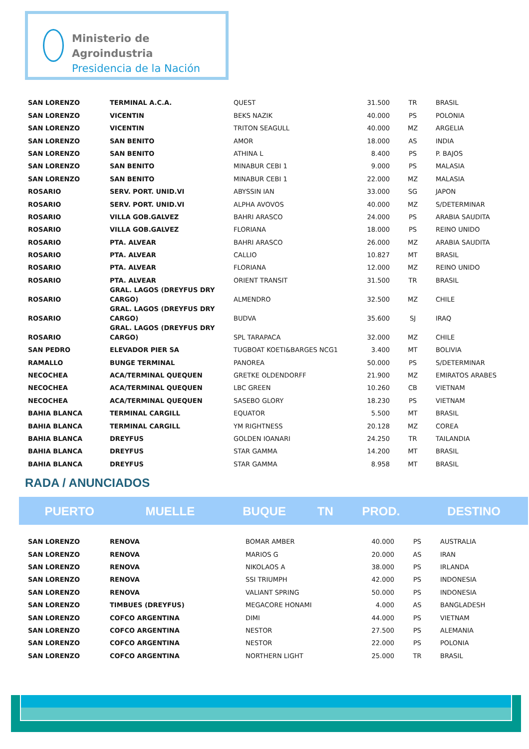Ministerio de Agroindustria
Presidencia de la Nación
| SAN LORENZO | TERMINAL A.C.A. | QUEST | 31.500 | TR | BRASIL |
| SAN LORENZO | VICENTIN | BEKS NAZIK | 40.000 | PS | POLONIA |
| SAN LORENZO | VICENTIN | TRITON SEAGULL | 40.000 | MZ | ARGELIA |
| SAN LORENZO | SAN BENITO | AMOR | 18.000 | AS | INDIA |
| SAN LORENZO | SAN BENITO | ATHINA L | 8.400 | PS | P. BAJOS |
| SAN LORENZO | SAN BENITO | MINABUR CEBI 1 | 9.000 | PS | MALASIA |
| SAN LORENZO | SAN BENITO | MINABUR CEBI 1 | 22.000 | MZ | MALASIA |
| ROSARIO | SERV. PORT. UNID.VI | ABYSSIN IAN | 33.000 | SG | JAPON |
| ROSARIO | SERV. PORT. UNID.VI | ALPHA AVOVOS | 40.000 | MZ | S/DETERMINAR |
| ROSARIO | VILLA GOB.GALVEZ | BAHRI ARASCO | 24.000 | PS | ARABIA SAUDITA |
| ROSARIO | VILLA GOB.GALVEZ | FLORIANA | 18.000 | PS | REINO UNIDO |
| ROSARIO | PTA. ALVEAR | BAHRI ARASCO | 26.000 | MZ | ARABIA SAUDITA |
| ROSARIO | PTA. ALVEAR | CALLIO | 10.827 | MT | BRASIL |
| ROSARIO | PTA. ALVEAR | FLORIANA | 12.000 | MZ | REINO UNIDO |
| ROSARIO | PTA. ALVEAR | ORIENT TRANSIT | 31.500 | TR | BRASIL |
| ROSARIO | GRAL. LAGOS (DREYFUS DRY CARGO) | ALMENDRO | 32.500 | MZ | CHILE |
| ROSARIO | GRAL. LAGOS (DREYFUS DRY CARGO) | BUDVA | 35.600 | SJ | IRAQ |
| ROSARIO | GRAL. LAGOS (DREYFUS DRY CARGO) | SPL TARAPACA | 32.000 | MZ | CHILE |
| SAN PEDRO | ELEVADOR PIER SA | TUGBOAT KOETI&BARGES NCG1 | 3.400 | MT | BOLIVIA |
| RAMALLO | BUNGE TERMINAL | PANOREA | 50.000 | PS | S/DETERMINAR |
| NECOCHEA | ACA/TERMINAL QUEQUEN | GRETKE OLDENDORFF | 21.900 | MZ | EMIRATOS ARABES |
| NECOCHEA | ACA/TERMINAL QUEQUEN | LBC GREEN | 10.260 | CB | VIETNAM |
| NECOCHEA | ACA/TERMINAL QUEQUEN | SASEBO GLORY | 18.230 | PS | VIETNAM |
| BAHIA BLANCA | TERMINAL CARGILL | EQUATOR | 5.500 | MT | BRASIL |
| BAHIA BLANCA | TERMINAL CARGILL | YM RIGHTNESS | 20.128 | MZ | COREA |
| BAHIA BLANCA | DREYFUS | GOLDEN IOANARI | 24.250 | TR | TAILANDIA |
| BAHIA BLANCA | DREYFUS | STAR GAMMA | 14.200 | MT | BRASIL |
| BAHIA BLANCA | DREYFUS | STAR GAMMA | 8.958 | MT | BRASIL |
RADA / ANUNCIADOS
| PUERTO | MUELLE | BUQUE | TN | PROD. | DESTINO |
| --- | --- | --- | --- | --- | --- |
| SAN LORENZO | RENOVA | BOMAR AMBER | 40.000 | PS | AUSTRALIA |
| SAN LORENZO | RENOVA | MARIOS G | 20.000 | AS | IRAN |
| SAN LORENZO | RENOVA | NIKOLAOS A | 38.000 | PS | IRLANDA |
| SAN LORENZO | RENOVA | SSI TRIUMPH | 42.000 | PS | INDONESIA |
| SAN LORENZO | RENOVA | VALIANT SPRING | 50.000 | PS | INDONESIA |
| SAN LORENZO | TIMBUES (DREYFUS) | MEGACORE HONAMI | 4.000 | AS | BANGLADESH |
| SAN LORENZO | COFCO ARGENTINA | DIMI | 44.000 | PS | VIETNAM |
| SAN LORENZO | COFCO ARGENTINA | NESTOR | 27.500 | PS | ALEMANIA |
| SAN LORENZO | COFCO ARGENTINA | NESTOR | 22.000 | PS | POLONIA |
| SAN LORENZO | COFCO ARGENTINA | NORTHERN LIGHT | 25.000 | TR | BRASIL |